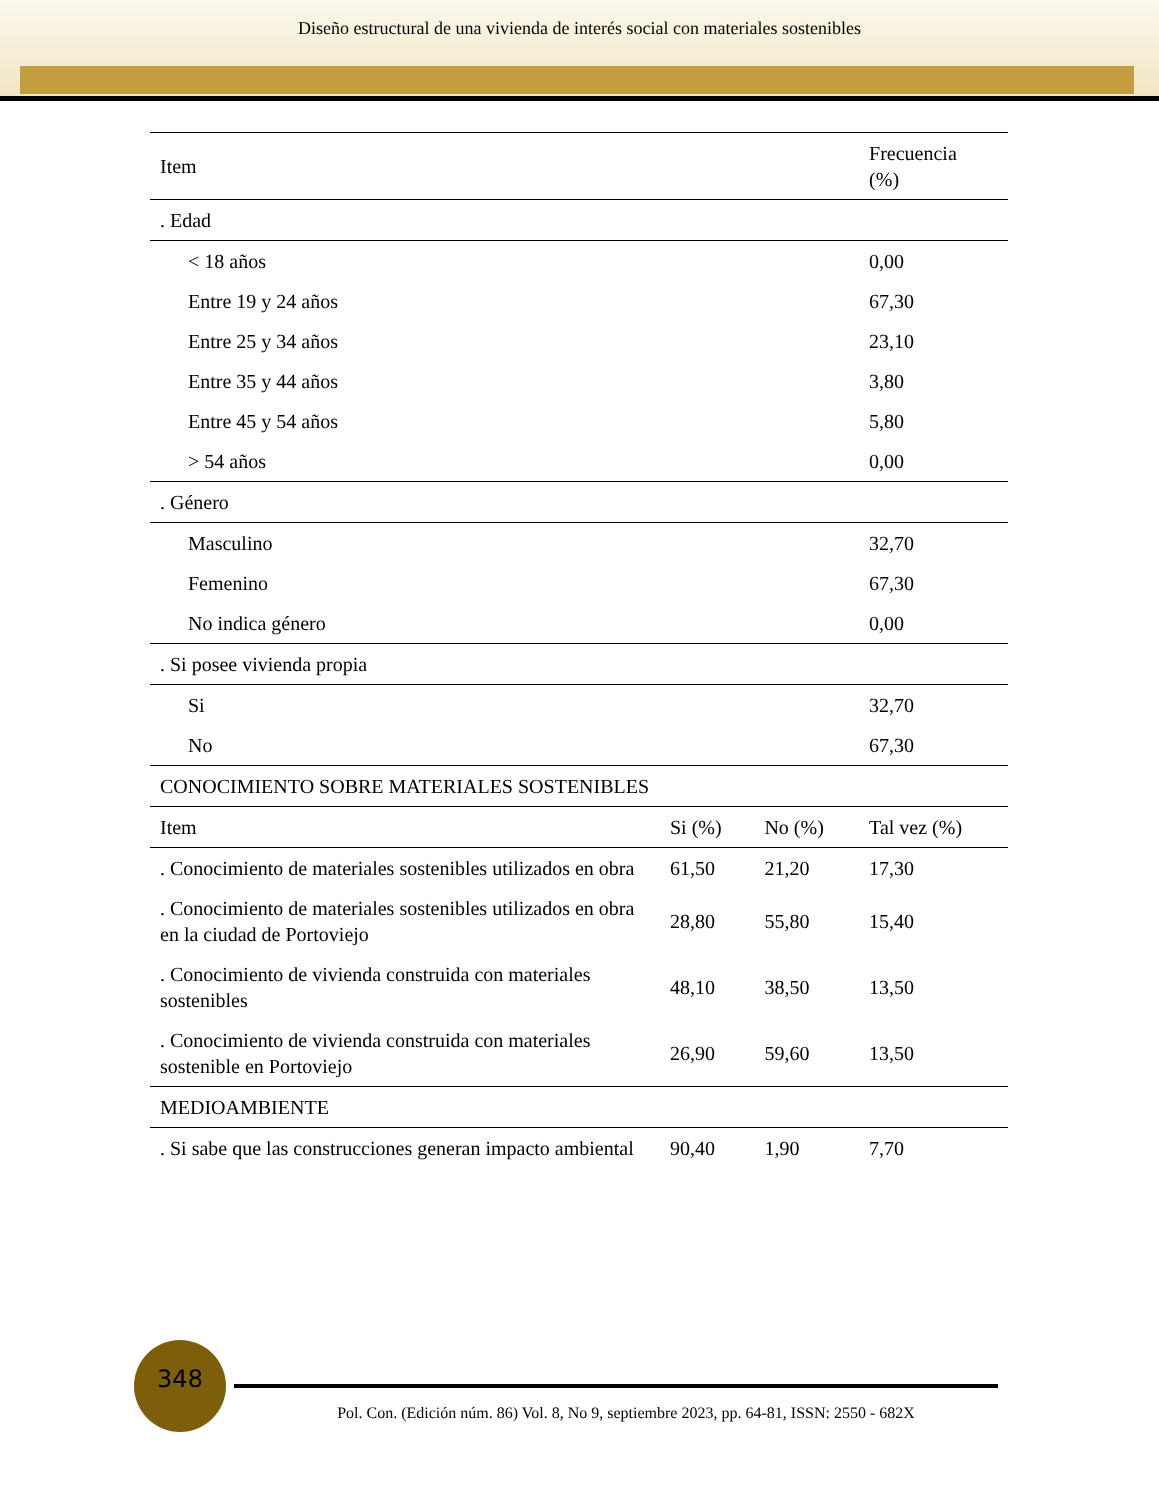Diseño estructural de una vivienda de interés social con materiales sostenibles
| Item | | | Frecuencia (%) |
| --- | --- | --- | --- |
| . Edad | | | |
| < 18 años | | | 0,00 |
| Entre 19 y 24 años | | | 67,30 |
| Entre 25 y 34 años | | | 23,10 |
| Entre 35 y 44 años | | | 3,80 |
| Entre 45 y 54 años | | | 5,80 |
| > 54 años | | | 0,00 |
| . Género | | | |
| Masculino | | | 32,70 |
| Femenino | | | 67,30 |
| No indica género | | | 0,00 |
| . Si posee vivienda propia | | | |
| Si | | | 32,70 |
| No | | | 67,30 |
| CONOCIMIENTO SOBRE MATERIALES SOSTENIBLES | | | |
| Item | Si (%) | No (%) | Tal vez (%) |
| . Conocimiento de materiales sostenibles utilizados en obra | 61,50 | 21,20 | 17,30 |
| . Conocimiento de materiales sostenibles utilizados en obra en la ciudad de Portoviejo | 28,80 | 55,80 | 15,40 |
| . Conocimiento de vivienda construida con materiales sostenibles | 48,10 | 38,50 | 13,50 |
| . Conocimiento de vivienda construida con materiales sostenible en Portoviejo | 26,90 | 59,60 | 13,50 |
| MEDIOAMBIENTE | | | |
| . Si sabe que las construcciones generan impacto ambiental | 90,40 | 1,90 | 7,70 |
348
Pol. Con. (Edición núm. 86) Vol. 8, No 9, septiembre 2023, pp. 64-81, ISSN: 2550 - 682X